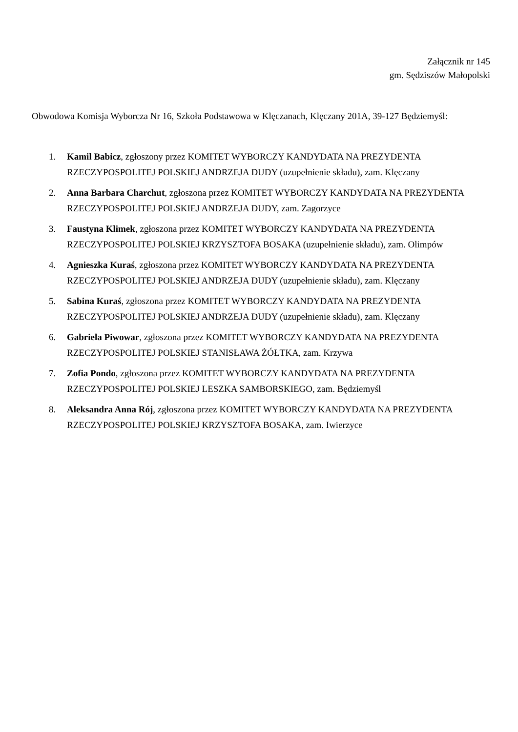Załącznik nr 145
gm. Sędziszów Małopolski
Obwodowa Komisja Wyborcza Nr 16, Szkoła Podstawowa w Klęczanach, Klęczany 201A, 39-127 Będziemyśl:
1. Kamil Babicz, zgłoszony przez KOMITET WYBORCZY KANDYDATA NA PREZYDENTA RZECZYPOSPOLITEJ POLSKIEJ ANDRZEJA DUDY (uzupełnienie składu), zam. Klęczany
2. Anna Barbara Charchut, zgłoszona przez KOMITET WYBORCZY KANDYDATA NA PREZYDENTA RZECZYPOSPOLITEJ POLSKIEJ ANDRZEJA DUDY, zam. Zagorzyce
3. Faustyna Klimek, zgłoszona przez KOMITET WYBORCZY KANDYDATA NA PREZYDENTA RZECZYPOSPOLITEJ POLSKIEJ KRZYSZTOFA BOSAKA (uzupełnienie składu), zam. Olimpów
4. Agnieszka Kuraś, zgłoszona przez KOMITET WYBORCZY KANDYDATA NA PREZYDENTA RZECZYPOSPOLITEJ POLSKIEJ ANDRZEJA DUDY (uzupełnienie składu), zam. Klęczany
5. Sabina Kuraś, zgłoszona przez KOMITET WYBORCZY KANDYDATA NA PREZYDENTA RZECZYPOSPOLITEJ POLSKIEJ ANDRZEJA DUDY (uzupełnienie składu), zam. Klęczany
6. Gabriela Piwowar, zgłoszona przez KOMITET WYBORCZY KANDYDATA NA PREZYDENTA RZECZYPOSPOLITEJ POLSKIEJ STANISŁAWA ŻÓŁTKA, zam. Krzywa
7. Zofia Pondo, zgłoszona przez KOMITET WYBORCZY KANDYDATA NA PREZYDENTA RZECZYPOSPOLITEJ POLSKIEJ LESZKA SAMBORSKIEGO, zam. Będziemyśl
8. Aleksandra Anna Rój, zgłoszona przez KOMITET WYBORCZY KANDYDATA NA PREZYDENTA RZECZYPOSPOLITEJ POLSKIEJ KRZYSZTOFA BOSAKA, zam. Iwierzyce